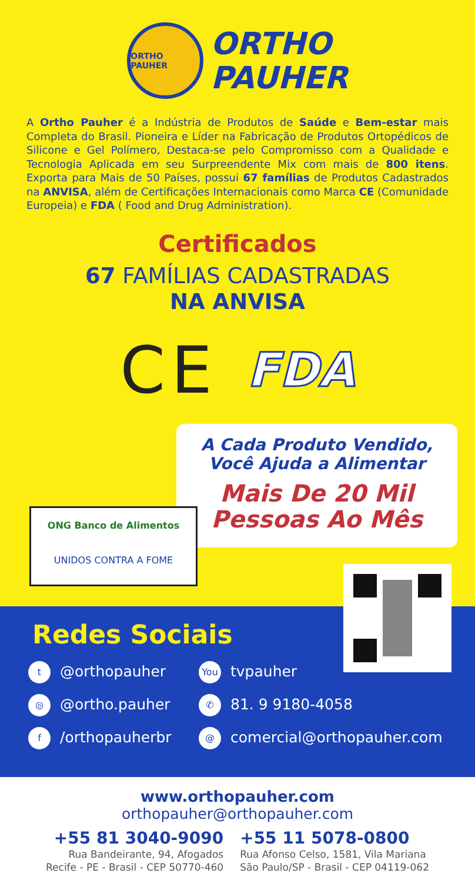ORTHO PAUHER
ORTHO
PAUHER
A Ortho Pauher é a Indústria de Produtos de Saúde e Bem-estar mais Completa do Brasil. Pioneira e Líder na Fabricação de Produtos Ortopédicos de Silicone e Gel Polímero, Destaca-se pelo Compromisso com a Qualidade e Tecnologia Aplicada em seu Surpreendente Mix com mais de 800 itens. Exporta para Mais de 50 Países, possui 67 famílias de Produtos Cadastrados na ANVISA, além de Certificações Internacionais como Marca CE (Comunidade Europeia) e FDA ( Food and Drug Administration).
Certificados
67 FAMÍLIAS CADASTRADAS
NA ANVISA
CE FDA
A Cada Produto Vendido,
Você Ajuda a Alimentar
Mais De 20 Mil
Pessoas Ao Mês
ONG Banco de Alimentos
UNIDOS CONTRA A FOME
Redes Sociais
t @orthopauher
You
tvpauher
◎ @ortho.pauher
✆ 81. 9 9180-4058
f /orthopauherbr
@ comercial@orthopauher.com
www.orthopauher.com
orthopauher@orthopauher.com
+55 81 3040-9090
Rua Bandeirante, 94, Afogados
Recife - PE - Brasil - CEP 50770-460
+55 11 5078-0800
Rua Afonso Celso, 1581, Vila Mariana
São Paulo/SP - Brasil - CEP 04119-062